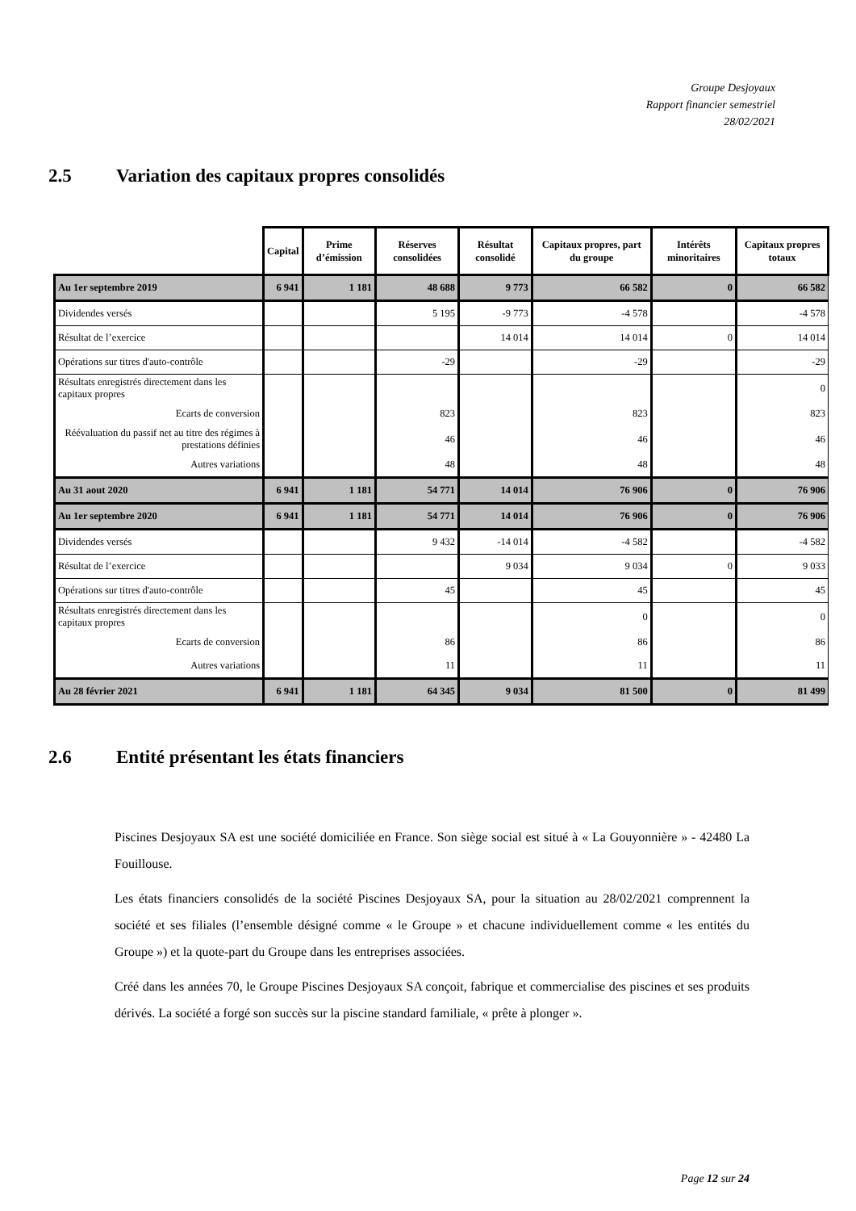Groupe Desjoyaux
Rapport financier semestriel
28/02/2021
2.5 Variation des capitaux propres consolidés
| | Capital | Prime d’émission | Réserves consolidées | Résultat consolidé | Capitaux propres, part du groupe | Intérêts minoritaires | Capitaux propres totaux |
| --- | --- | --- | --- | --- | --- | --- | --- |
| Au 1er septembre 2019 | 6 941 | 1 181 | 48 688 | 9 773 | 66 582 | 0 | 66 582 |
| Dividendes versés | | | 5 195 | -9 773 | -4 578 | | -4 578 |
| Résultat de l’exercice | | | | 14 014 | 14 014 | 0 | 14 014 |
| Opérations sur titres d'auto-contrôle | | | -29 | | -29 | | -29 |
| Résultats enregistrés directement dans les capitaux propres | | | | | | | 0 |
| Ecarts de conversion | | | 823 | | 823 | | 823 |
| Réévaluation du passif net au titre des régimes à prestations définies | | | 46 | | 46 | | 46 |
| Autres variations | | | 48 | | 48 | | 48 |
| Au 31 aout 2020 | 6 941 | 1 181 | 54 771 | 14 014 | 76 906 | 0 | 76 906 |
| Au 1er septembre 2020 | 6 941 | 1 181 | 54 771 | 14 014 | 76 906 | 0 | 76 906 |
| Dividendes versés | | | 9 432 | -14 014 | -4 582 | | -4 582 |
| Résultat de l’exercice | | | | 9 034 | 9 034 | 0 | 9 033 |
| Opérations sur titres d'auto-contrôle | | | 45 | | 45 | | 45 |
| Résultats enregistrés directement dans les capitaux propres | | | | | 0 | | 0 |
| Ecarts de conversion | | | 86 | | 86 | | 86 |
| Autres variations | | | 11 | | 11 | | 11 |
| Au 28 février 2021 | 6 941 | 1 181 | 64 345 | 9 034 | 81 500 | 0 | 81 499 |
2.6 Entité présentant les états financiers
Piscines Desjoyaux SA est une société domiciliée en France. Son siège social est situé à « La Gouyonnière » - 42480 La Fouillouse.
Les états financiers consolidés de la société Piscines Desjoyaux SA, pour la situation au 28/02/2021 comprennent la société et ses filiales (l’ensemble désigné comme « le Groupe » et chacune individuellement comme « les entités du Groupe ») et la quote-part du Groupe dans les entreprises associées.
Créé dans les années 70, le Groupe Piscines Desjoyaux SA conçoit, fabrique et commercialise des piscines et ses produits dérivés. La société a forgé son succès sur la piscine standard familiale, « prête à plonger ».
Page 12 sur 24